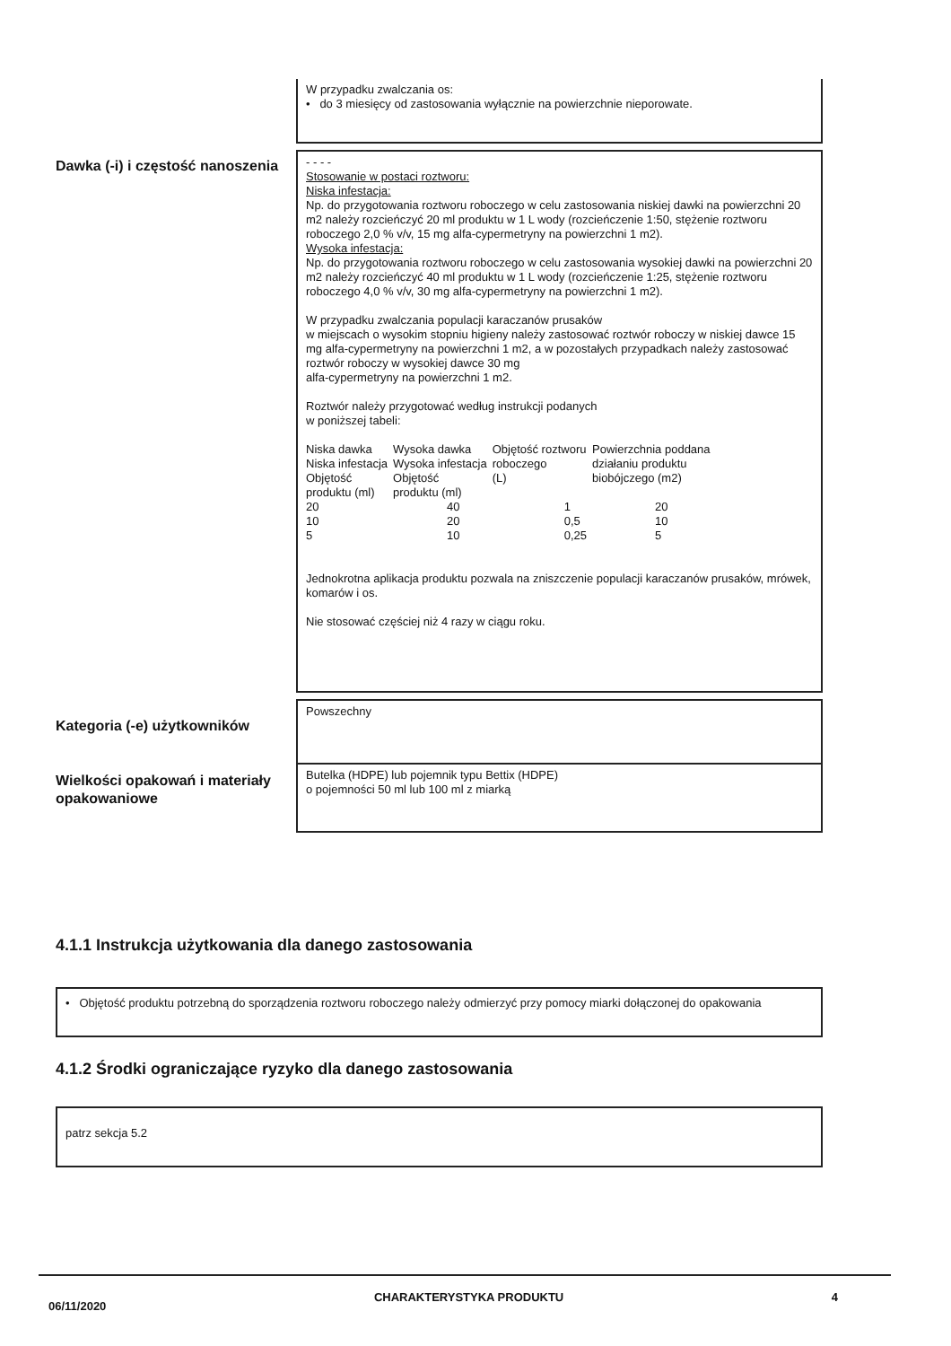W przypadku zwalczania os:
• do 3 miesięcy od zastosowania wyłącznie na powierzchnie nieporowate.
Dawka (-i) i częstość nanoszenia
- - - -
Stosowanie w postaci roztworu:
Niska infestacja:
Np. do przygotowania roztworu roboczego w celu zastosowania niskiej dawki na powierzchni 20 m2 należy rozcieńczyć 20 ml produktu w 1 L wody (rozcieńczenie 1:50, stężenie roztworu roboczego 2,0 % v/v, 15 mg alfa-cypermetryny na powierzchni 1 m2).
Wysoka infestacja:
Np. do przygotowania roztworu roboczego w celu zastosowania wysokiej dawki na powierzchni 20 m2 należy rozcieńczyć 40 ml produktu w 1 L wody (rozcieńczenie 1:25, stężenie roztworu roboczego 4,0 % v/v, 30 mg alfa-cypermetryny na powierzchni 1 m2).
W przypadku zwalczania populacji karaczanów prusaków
w miejscach o wysokim stopniu higieny należy zastosować roztwór roboczy w niskiej dawce 15 mg alfa-cypermetryny na powierzchni 1 m2, a w pozostałych przypadkach należy zastosować roztwór roboczy w wysokiej dawce 30 mg
alfa-cypermetryny na powierzchni 1 m2.
Roztwór należy przygotować według instrukcji podanych
w poniższej tabeli:
| Niska dawka Niska infestacja Objętość produktu (ml) | Wysoka dawka Wysoka infestacja Objętość produktu (ml) | Objętość roztworu roboczego (L) | Powierzchnia poddana działaniu produktu biobójczego (m2) |
| 20 | 40 | 1 | 20 |
| 10 | 20 | 0,5 | 10 |
| 5 | 10 | 0,25 | 5 |
Jednokrotna aplikacja produktu pozwala na zniszczenie populacji karaczanów prusaków, mrówek, komarów i os.
Nie stosować częściej niż 4 razy w ciągu roku.
Kategoria (-e) użytkowników
Powszechny
Wielkości opakowań i materiały opakowaniowe
Butelka (HDPE) lub pojemnik typu Bettix (HDPE)
o pojemności 50 ml lub 100 ml z miarką
4.1.1 Instrukcja użytkowania dla danego zastosowania
• Objętość produktu potrzebną do sporządzenia roztworu roboczego należy odmierzyć przy pomocy miarki dołączonej do opakowania
4.1.2 Środki ograniczające ryzyko dla danego zastosowania
patrz sekcja 5.2
06/11/2020 CHARAKTERYSTYKA PRODUKTU 4